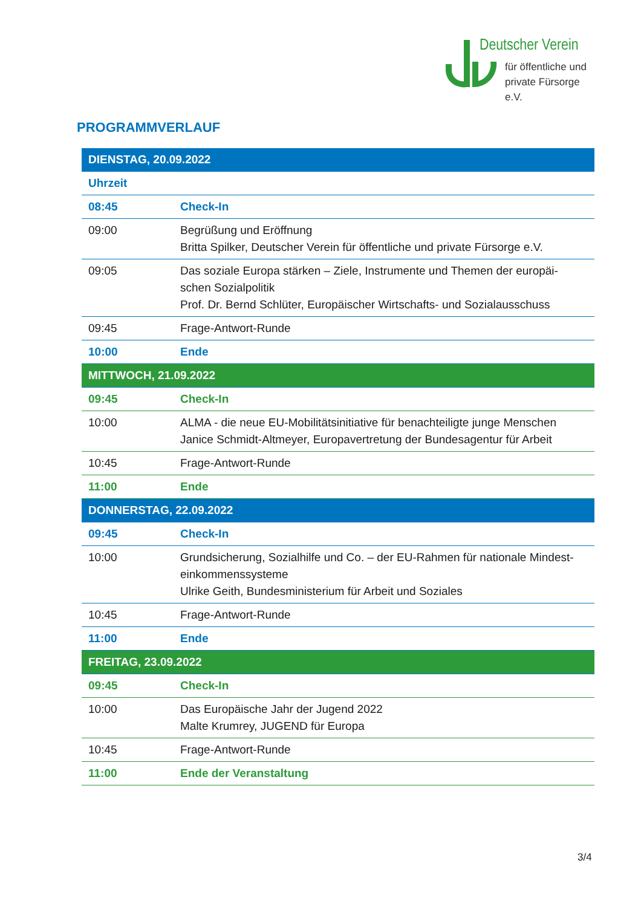Deutscher Verein
für öffentliche und
private Fürsorge e.V.
PROGRAMMVERLAUF
| DIENSTAG, 20.09.2022 | |
| Uhrzeit | |
| 08:45 | Check-In |
| 09:00 | Begrüßung und Eröffnung Britta Spilker, Deutscher Verein für öffentliche und private Fürsorge e.V. |
| 09:05 | Das soziale Europa stärken – Ziele, Instrumente und Themen der europäi-schen Sozialpolitik Prof. Dr. Bernd Schlüter, Europäischer Wirtschafts- und Sozialausschuss |
| 09:45 | Frage-Antwort-Runde |
| 10:00 | Ende |
| MITTWOCH, 21.09.2022 | |
| 09:45 | Check-In |
| 10:00 | ALMA - die neue EU-Mobilitätsinitiative für benachteiligte junge Menschen Janice Schmidt-Altmeyer, Europavertretung der Bundesagentur für Arbeit |
| 10:45 | Frage-Antwort-Runde |
| 11:00 | Ende |
| DONNERSTAG, 22.09.2022 | |
| 09:45 | Check-In |
| 10:00 | Grundsicherung, Sozialhilfe und Co. – der EU-Rahmen für nationale Mindest-einkommenssysteme Ulrike Geith, Bundesministerium für Arbeit und Soziales |
| 10:45 | Frage-Antwort-Runde |
| 11:00 | Ende |
| FREITAG, 23.09.2022 | |
| 09:45 | Check-In |
| 10:00 | Das Europäische Jahr der Jugend 2022 Malte Krumrey, JUGEND für Europa |
| 10:45 | Frage-Antwort-Runde |
| 11:00 | Ende der Veranstaltung |
3/4